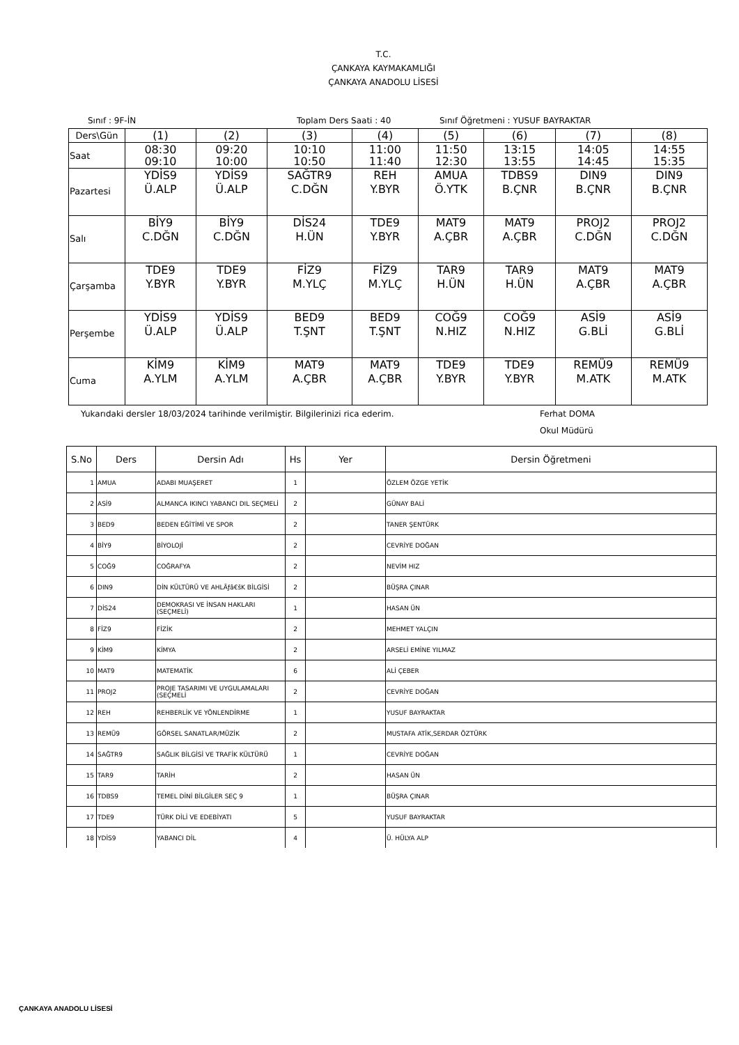T.C.
ÇANKAYA KAYMAKAMLIĞI
ÇANKAYA ANADOLU LİSESİ
Sınıf : 9F-İN Toplam Ders Saati : 40 Sınıf Öğretmeni : YUSUF BAYRAKTAR
| Ders\Gün | (1) | (2) | (3) | (4) | (5) | (6) | (7) | (8) |
| Saat | 08:30 09:10 | 09:20 10:00 | 10:10 10:50 | 11:00 11:40 | 11:50 12:30 | 13:15 13:55 | 14:05 14:45 | 14:55 15:35 |
| Pazartesi | YDİS9 Ü.ALP | YDİS9 Ü.ALP | SAĞTR9 C.DĞN | REH Y.BYR | AMUA Ö.YTK | TDBS9 B.ÇNR | DIN9 B.ÇNR | DIN9 B.ÇNR |
| Salı | BİY9 C.DĞN | BİY9 C.DĞN | DİS24 H.ÜN | TDE9 Y.BYR | MAT9 A.ÇBR | MAT9 A.ÇBR | PROJ2 C.DĞN | PROJ2 C.DĞN |
| Çarşamba | TDE9 Y.BYR | TDE9 Y.BYR | FİZ9 M.YLÇ | FİZ9 M.YLÇ | TAR9 H.ÜN | TAR9 H.ÜN | MAT9 A.ÇBR | MAT9 A.ÇBR |
| Perşembe | YDİS9 Ü.ALP | YDİS9 Ü.ALP | BED9 T.ŞNT | BED9 T.ŞNT | COĞ9 N.HIZ | COĞ9 N.HIZ | ASİ9 G.BLİ | ASİ9 G.BLİ |
| Cuma | KİM9 A.YLM | KİM9 A.YLM | MAT9 A.ÇBR | MAT9 A.ÇBR | TDE9 Y.BYR | TDE9 Y.BYR | REMÜ9 M.ATK | REMÜ9 M.ATK |
Yukarıdaki dersler 18/03/2024 tarihinde verilmiştir. Bilgilerinizi rica ederim. Ferhat DOMA
Okul Müdürü
| S.No | Ders | Dersin Adı | Hs | Yer | Dersin Öğretmeni |
| --- | --- | --- | --- | --- | --- |
| 1 | AMUA | ADABI MUAŞERET | 1 | | ÖZLEM ÖZGE YETİK |
| 2 | ASİ9 | ALMANCA IKINCI YABANCI DIL SEÇMELİ | 2 | | GÜNAY BALİ |
| 3 | BED9 | BEDEN EĞİTİMİ VE SPOR | 2 | | TANER ŞENTÜRK |
| 4 | BİY9 | BİYOLOJİ | 2 | | CEVRİYE DOĞAN |
| 5 | COĞ9 | COĞRAFYA | 2 | | NEVİM HIZ |
| 6 | DIN9 | DİN KÜLTÜRÜ VE AHLÃƒâ€šK BİLGİSİ | 2 | | BÜŞRA ÇINAR |
| 7 | DİS24 | DEMOKRASI VE İNSAN HAKLARI (SEÇMELİ) | 1 | | HASAN ÜN |
| 8 | FİZ9 | FİZİK | 2 | | MEHMET YALÇIN |
| 9 | KİM9 | KİMYA | 2 | | ARSELİ EMİNE YILMAZ |
| 10 | MAT9 | MATEMATİK | 6 | | ALİ ÇEBER |
| 11 | PROJ2 | PROJE TASARIMI VE UYGULAMALARI (SEÇMELİ | 2 | | CEVRİYE DOĞAN |
| 12 | REH | REHBERLİK VE YÖNLENDİRME | 1 | | YUSUF BAYRAKTAR |
| 13 | REMÜ9 | GÖRSEL SANATLAR/MÜZİK | 2 | | MUSTAFA ATİK,SERDAR ÖZTÜRK |
| 14 | SAĞTR9 | SAĞLIK BİLGİSİ VE TRAFİK KÜLTÜRÜ | 1 | | CEVRİYE DOĞAN |
| 15 | TAR9 | TARİH | 2 | | HASAN ÜN |
| 16 | TDBS9 | TEMEL DİNİ BİLGİLER SEÇ 9 | 1 | | BÜŞRA ÇINAR |
| 17 | TDE9 | TÜRK DİLİ VE EDEBİYATI | 5 | | YUSUF BAYRAKTAR |
| 18 | YDİS9 | YABANCI DİL | 4 | | Ü. HÜLYA ALP |
ÇANKAYA ANADOLU LİSESİ